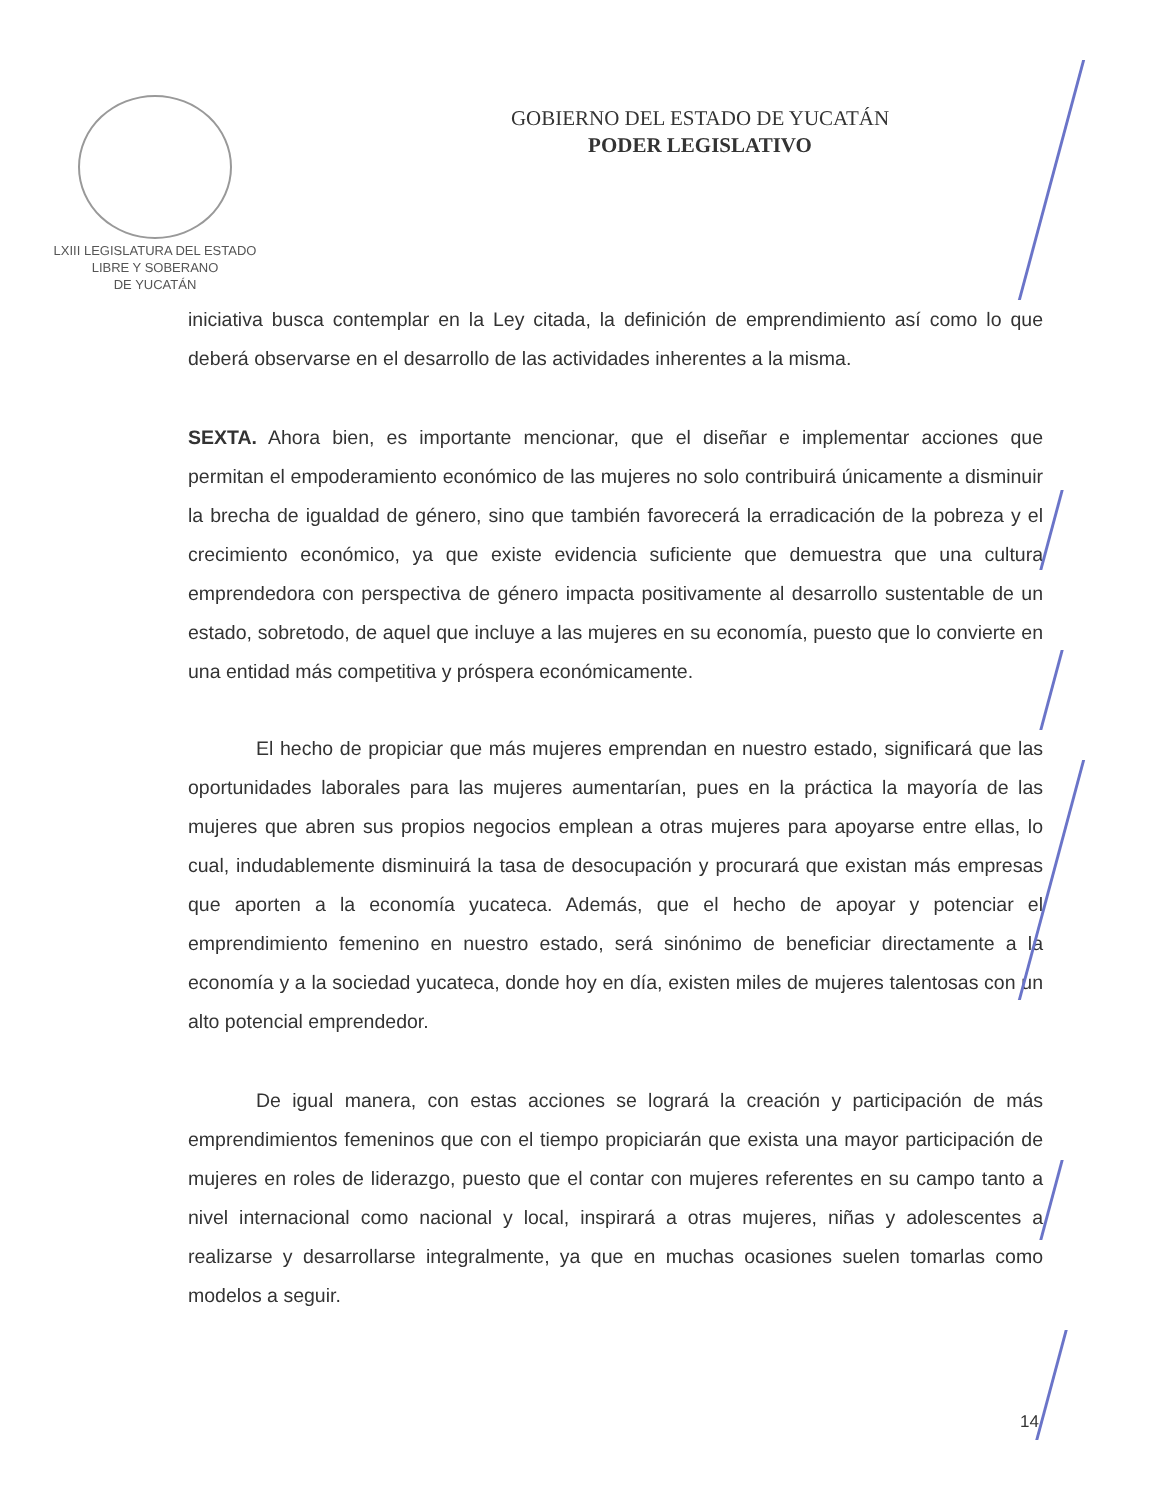LXIII LEGISLATURA DEL ESTADO
LIBRE Y SOBERANO
DE YUCATÁN
GOBIERNO DEL ESTADO DE YUCATÁN
PODER LEGISLATIVO
iniciativa busca contemplar en la Ley citada, la definición de emprendimiento así como lo que deberá observarse en el desarrollo de las actividades inherentes a la misma.
SEXTA. Ahora bien, es importante mencionar, que el diseñar e implementar acciones que permitan el empoderamiento económico de las mujeres no solo contribuirá únicamente a disminuir la brecha de igualdad de género, sino que también favorecerá la erradicación de la pobreza y el crecimiento económico, ya que existe evidencia suficiente que demuestra que una cultura emprendedora con perspectiva de género impacta positivamente al desarrollo sustentable de un estado, sobretodo, de aquel que incluye a las mujeres en su economía, puesto que lo convierte en una entidad más competitiva y próspera económicamente.
El hecho de propiciar que más mujeres emprendan en nuestro estado, significará que las oportunidades laborales para las mujeres aumentarían, pues en la práctica la mayoría de las mujeres que abren sus propios negocios emplean a otras mujeres para apoyarse entre ellas, lo cual, indudablemente disminuirá la tasa de desocupación y procurará que existan más empresas que aporten a la economía yucateca. Además, que el hecho de apoyar y potenciar el emprendimiento femenino en nuestro estado, será sinónimo de beneficiar directamente a la economía y a la sociedad yucateca, donde hoy en día, existen miles de mujeres talentosas con un alto potencial emprendedor.
De igual manera, con estas acciones se logrará la creación y participación de más emprendimientos femeninos que con el tiempo propiciarán que exista una mayor participación de mujeres en roles de liderazgo, puesto que el contar con mujeres referentes en su campo tanto a nivel internacional como nacional y local, inspirará a otras mujeres, niñas y adolescentes a realizarse y desarrollarse integralmente, ya que en muchas ocasiones suelen tomarlas como modelos a seguir.
14